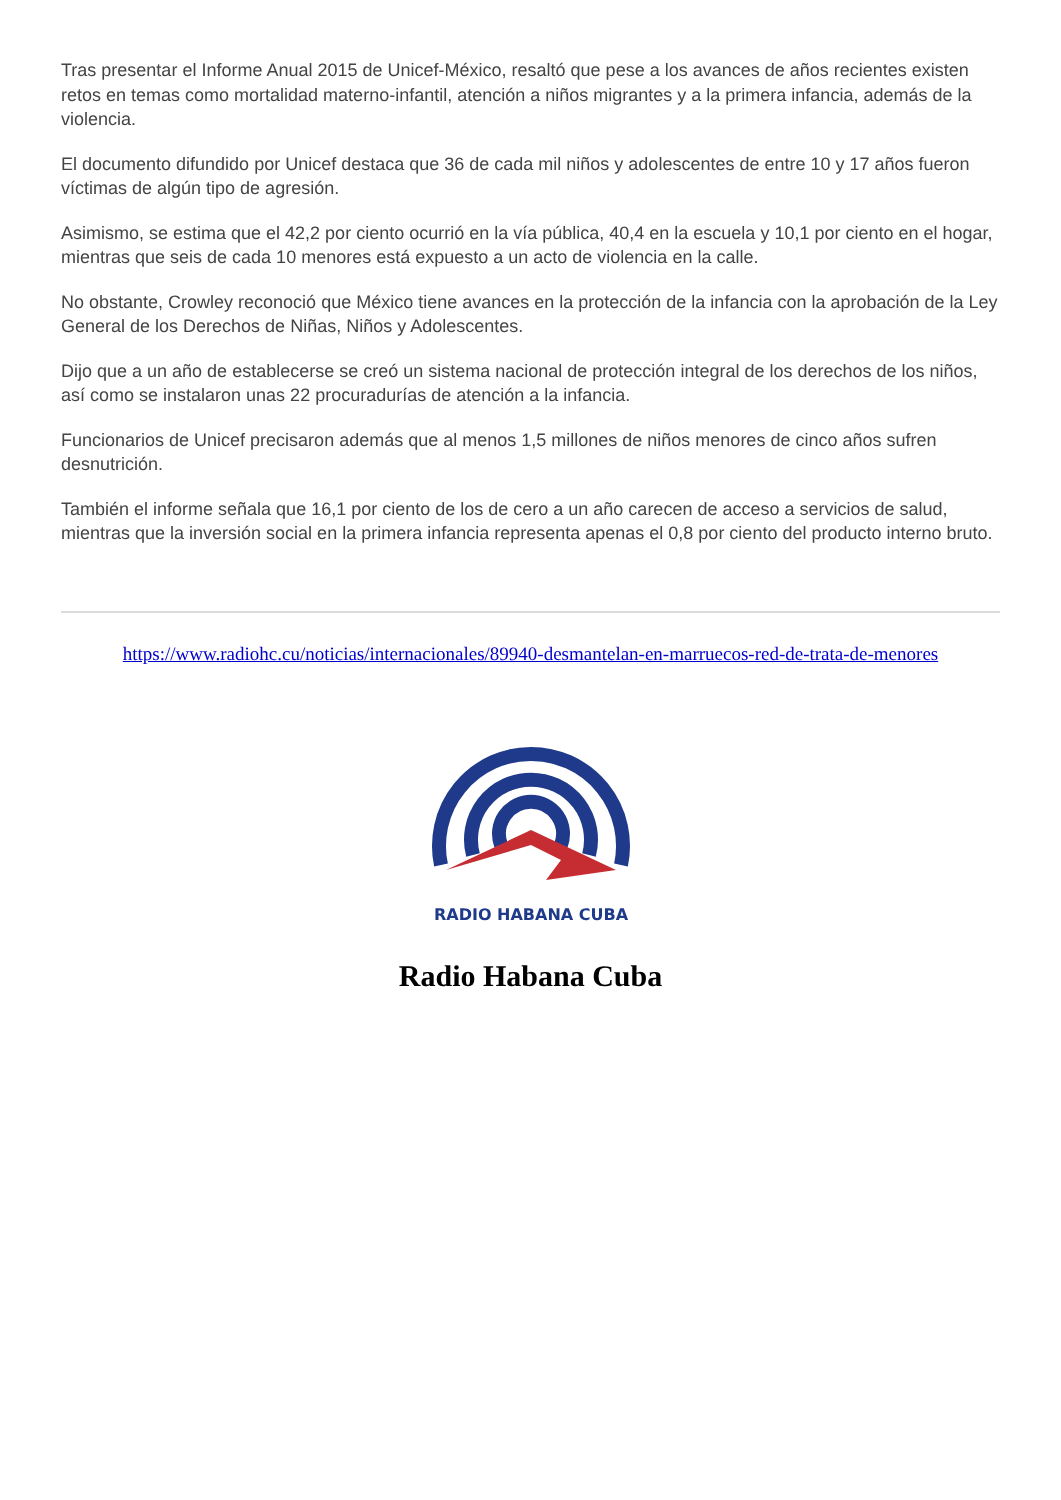Tras presentar el Informe Anual 2015 de Unicef-México, resaltó que pese a los avances de años recientes existen retos en temas como mortalidad materno-infantil, atención a niños migrantes y a la primera infancia, además de la violencia.
El documento difundido por Unicef destaca que 36 de cada mil niños y adolescentes de entre 10 y 17 años fueron víctimas de algún tipo de agresión.
Asimismo, se estima que el 42,2 por ciento ocurrió en la vía pública, 40,4 en la escuela y 10,1 por ciento en el hogar, mientras que seis de cada 10 menores está expuesto a un acto de violencia en la calle.
No obstante, Crowley reconoció que México tiene avances en la protección de la infancia con la aprobación de la Ley General de los Derechos de Niñas, Niños y Adolescentes.
Dijo que a un año de establecerse se creó un sistema nacional de protección integral de los derechos de los niños, así como se instalaron unas 22 procuradurías de atención a la infancia.
Funcionarios de Unicef precisaron además que al menos 1,5 millones de niños menores de cinco años sufren desnutrición.
También el informe señala que 16,1 por ciento de los de cero a un año carecen de acceso a servicios de salud, mientras que la inversión social en la primera infancia representa apenas el 0,8 por ciento del producto interno bruto.
https://www.radiohc.cu/noticias/internacionales/89940-desmantelan-en-marruecos-red-de-trata-de-menores
RADIO HABANA CUBA
Radio Habana Cuba